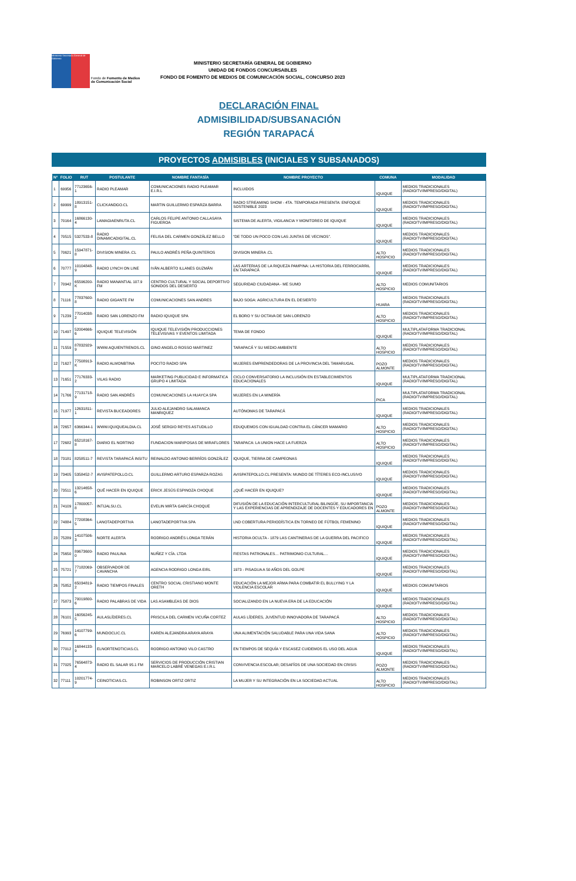Ministerio Secretaría General de Gobierno
Fondo de Fomento de Medios de Comunicación Social
MINISTERIO SECRETARÍA GENERAL DE GOBIERNO
UNIDAD DE FONDOS CONCURSABLES
FONDO DE FOMENTO DE MEDIOS DE COMUNICACIÓN SOCIAL, CONCURSO 2023
DECLARACIÓN FINAL
ADMISIBILIDAD/SUBSANACIÓN
REGIÓN TARAPACÁ
PROYECTOS ADMISIBLES (INICIALES Y SUBSANADOS)
| N° | FOLIO | RUT | POSTULANTE | NOMBRE FANTASÍA | NOMBRE PROYECTO | COMUNA | MODALIDAD |
| --- | --- | --- | --- | --- | --- | --- | --- |
| 1 | 69956 | 77123656-1 | RADIO PLEAMAR | COMUNICACIONES RADIO PLEAMAR E.I.R.L | INCLUIDOS | IQUIQUE | MEDIOS TRADICIONALES (RADIO/TV/IMPRESO/DIGITAL) |
| 2 | 69999 | 18913151-8 | CLICKANDGO.CL | MARTIN GUILLERMO ESPARZA BARRA | RADIO STREAMING SHOW - 4TA. TEMPORADA PRESENTA: ENFOQUE SOSTENIBLE 2023 | IQUIQUE | MEDIOS TRADICIONALES (RADIO/TV/IMPRESO/DIGITAL) |
| 3 | 70164 | 16866130-4 | LAMAGIAENRUTA.CL | CARLOS FELIPE ANTONIO CALLASAYA FIGUEROA | SISTEMA DE ALERTA, VIGILANCIA Y MONITOREO DE IQUIQUE | IQUIQUE | MEDIOS TRADICIONALES (RADIO/TV/IMPRESO/DIGITAL) |
| 4 | 70515 | 5327533-8 | RADIO DINAMICADIGITAL.CL | FELISA DEL CARMEN GONZÁLEZ BELLO | “DE TODO UN POCO CON LAS JUNTAS DE VECINOS”. | IQUIQUE | MEDIOS TRADICIONALES (RADIO/TV/IMPRESO/DIGITAL) |
| 5 | 70621 | 15947871-8 | DIVISION MINERA .CL | PAULO ANDRÉS PEÑA QUINTEROS | DIVISION MINERA .CL | ALTO HOSPICIO | MEDIOS TRADICIONALES (RADIO/TV/IMPRESO/DIGITAL) |
| 6 | 70777 | 10104848-9 | RADIO LYNCH ON LINE | IVÁN ALBERTO ILLANES GUZMÁN | LAS ARTERIAS DE LA RIQUEZA PAMPINA: LA HISTORIA DEL FERROCARRIL EN TARAPACÁ | IQUIQUE | MEDIOS TRADICIONALES (RADIO/TV/IMPRESO/DIGITAL) |
| 7 | 70942 | 65596200-K | RADIO MANANTIAL 107.9 FM | CENTRO CULTURAL Y SOCIAL DEPORTIVO SONIDOS DEL DESIERTO | SEGURIDAD CIUDADANA - ME SUMO | ALTO HOSPICIO | MEDIOS COMUNITARIOS |
| 8 | 71116 | 77837600-8 | RADIO GIGANTE FM | COMUNICACIONES SAN ANDRES | BAJO SOGA: AGRICULTURA EN EL DESIERTO | HUARA | MEDIOS TRADICIONALES (RADIO/TV/IMPRESO/DIGITAL) |
| 9 | 71239 | 77014038-2 | RADIO SAN LORENZO FM | RADIO IQUIQUE SPA | EL BORO Y SU OCTAVA DE SAN LORENZO | ALTO HOSPICIO | MEDIOS TRADICIONALES (RADIO/TV/IMPRESO/DIGITAL) |
| 10 | 71497 | 52004666-6 | IQUIQUE TELEVISIÓN | IQUIQUE TELEVISIÓN PRODUCCIONES TELEVISIVAS Y EVENTOS LIMITADA | TEMA DE FONDO | IQUIQUE | MULTIPLATAFORMA TRADICIONAL (RADIO/TV/IMPRESO/DIGITAL) |
| 11 | 71559 | 87832929-9 | WWW.AQUIENTRENOS.CL | GINO ANGELO ROSSO MARTINEZ | TARAPACÁ Y SU MEDIO AMBIENTE | ALTO HOSPICIO | MEDIOS TRADICIONALES (RADIO/TV/IMPRESO/DIGITAL) |
| 12 | 71627 | 77508913-K | RADIO ALMONBTINA | POCITO RADIO SPA | MUJERES EMPRENDEDORAS DE LA PROVINCIA DEL TAMARUGAL | POZO ALMONTE | MEDIOS TRADICIONALES (RADIO/TV/IMPRESO/DIGITAL) |
| 13 | 71651 | 77176333-2 | VILAS RADIO | MARKETING PUBLICIDAD E INFORMATICA GRUPO 4 LIMITADA | CICLO CONVERSATORIO LA INCLUSIÓN EN ESTABLECIMIENTOS EDUCACIONALES | IQUIQUE | MULTIPLATAFORMA TRADICIONAL (RADIO/TV/IMPRESO/DIGITAL) |
| 14 | 71766 | 77131718-9 | RADIO SAN ANDRÉS | COMUNICACIONES LA HUAYCA SPA | MUJERES EN LA MINERÍA | PICA | MULTIPLATAFORMA TRADICIONAL (RADIO/TV/IMPRESO/DIGITAL) |
| 15 | 71977 | 12631811-1 | REVISTA BUCEADORES | JULIO ALEJANDRO SALAMANCA MANRIQUEZ | AUTÓNOMAS DE TARAPACÁ | IQUIQUE | MEDIOS TRADICIONALES (RADIO/TV/IMPRESO/DIGITAL) |
| 16 | 72657 | 6366344-1 | WWW.IQUIQUEALDIA.CL | JOSÉ SERGIO REYES ASTUDILLO | EDUQUEMOS CON IGUALDAD CONTRA EL CÁNCER MAMARIO | ALTO HOSPICIO | MEDIOS TRADICIONALES (RADIO/TV/IMPRESO/DIGITAL) |
| 17 | 72682 | 65218167-8 | DIARIO EL NORTINO | FUNDACION MARIPOSAS DE MIRAFLORES | TARAPACA: LA UNION HACE LA FUERZA | ALTO HOSPICIO | MEDIOS TRADICIONALES (RADIO/TV/IMPRESO/DIGITAL) |
| 18 | 73181 | 8258511-7 | REVISTA TARAPACÁ INSITU | REINALDO ANTONIO BERRÍOS GONZÁLEZ | IQUIQUE, TIERRA DE CAMPEONAS | IQUIQUE | MEDIOS TRADICIONALES (RADIO/TV/IMPRESO/DIGITAL) |
| 19 | 73405 | 5358452-7 | AVISPATEPOLLO.CL | GUILLERMO ARTURO ESPARZA ROZAS | AVISPATEPOLLO.CL PRESENTA: MUNDO DE TÍTERES ECO-INCLUSIVO | IQUIQUE | MEDIOS TRADICIONALES (RADIO/TV/IMPRESO/DIGITAL) |
| 20 | 73511 | 13214658-6 | QUÉ HACER EN IQUIQUE | ERICK JESÚS ESPINOZA CHOQUE | ¿QUÉ HACER EN IQUIQUE? | IQUIQUE | MEDIOS TRADICIONALES (RADIO/TV/IMPRESO/DIGITAL) |
| 21 | 74109 | 17800057-8 | INTIJALSU.CL | EVELIN MIRTA GARCÍA CHOQUE | DIFUSIÓN DE LA EDUCACIÓN INTERCULTURAL BILINGÜE, SU IMPORTANCIA Y LAS EXPERIENCIAS DE APRENDIZAJE DE DOCENTES Y EDUCADORES EN | POZO ALMONTE | MEDIOS TRADICIONALES (RADIO/TV/IMPRESO/DIGITAL) |
| 22 | 74884 | 77208364-5 | LANOTADEPORTIVA | LANOTADEPORTIVA SPA | LND COBERTURA PERIODÍSTICA EN TORNEO DE FÚTBOL FEMENINO | IQUIQUE | MEDIOS TRADICIONALES (RADIO/TV/IMPRESO/DIGITAL) |
| 23 | 75289 | 14107506-3 | NORTE ALERTA | RODRIGO ANDRÉS LONGA TERÁN | HISTORIA OCULTA - 1879 LAS CANTINERAS DE LA GUERRA DEL PACIFICO | IQUIQUE | MEDIOS TRADICIONALES (RADIO/TV/IMPRESO/DIGITAL) |
| 24 | 75650 | 89673600-0 | RADIO PAULINA | NUÑEZ Y CÍA. LTDA | FIESTAS PATRONALES… PATRIMONIO CULTURAL… | IQUIQUE | MEDIOS TRADICIONALES (RADIO/TV/IMPRESO/DIGITAL) |
| 25 | 75721 | 77182069-7 | OBSERVADOR DE CAVANCHA | AGENCIA RODRIGO LONGA EIRL | 1973 - PISAGUA A 50 AÑOS DEL GOLPE | IQUIQUE | MEDIOS TRADICIONALES (RADIO/TV/IMPRESO/DIGITAL) |
| 26 | 75852 | 65034819-2 | RADIO TIEMPOS FINALES | CENTRO SOCIAL CRISTIANO MONTE ORETH | EDUCACIÓN LA MEJOR ARMA PARA COMBATIR EL BULLYING Y LA VIOLENCIA ESCOLAR | IQUIQUE | MEDIOS COMUNITARIOS |
| 27 | 75873 | 70019800-6 | RADIO PALABRAS DE VIDA | LAS ASAMBLEAS DE DIOS | SOCIALIZANDO EN LA NUEVA ERA DE LA EDUCACIÓN | IQUIQUE | MEDIOS TRADICIONALES (RADIO/TV/IMPRESO/DIGITAL) |
| 28 | 76101 | 16056245-5 | AULASLÍDERES.CL | PRISCILA DEL CARMEN VICUÑA CORTEZ | AULAS LÍDERES, JUVENTUD INNOVADORA DE TARAPACÁ | ALTO HOSPICIO | MEDIOS TRADICIONALES (RADIO/TV/IMPRESO/DIGITAL) |
| 29 | 76993 | 14107799-6 | MUNDOCLIC.CL | KAREN ALEJANDRA ARAYA ARAYA | UNA ALIMENTACIÓN SALUDABLE PARA UNA VIDA SANA | ALTO HOSPICIO | MEDIOS TRADICIONALES (RADIO/TV/IMPRESO/DIGITAL) |
| 30 | 77012 | 16844133-9 | ELNORTENOTICIAS.CL | RODRIGO ANTONIO VILO CASTRO | EN TIEMPOS DE SEQUÍA Y ESCASEZ CUIDEMOS EL USO DEL AGUA | IQUIQUE | MEDIOS TRADICIONALES (RADIO/TV/IMPRESO/DIGITAL) |
| 31 | 77025 | 76564873-4 | RADIO EL SALAR 95.1 FM | SERVICIOS DE PRODUCCIÓN CRISTIAN MARCELO LABRÉ VENEGAS E.I.R.L | CONVIVENCIA ESCOLAR; DESAFÍOS DE UNA SOCIEDAD EN CRISIS | POZO ALMONTE | MEDIOS TRADICIONALES (RADIO/TV/IMPRESO/DIGITAL) |
| 32 | 77111 | 10201774-9 | CEINOTICIAS.CL | ROBINSON ORTIZ ORTIZ | LA MUJER Y SU INTEGRACIÓN EN LA SOCIEDAD ACTUAL | ALTO HOSPICIO | MEDIOS TRADICIONALES (RADIO/TV/IMPRESO/DIGITAL) |